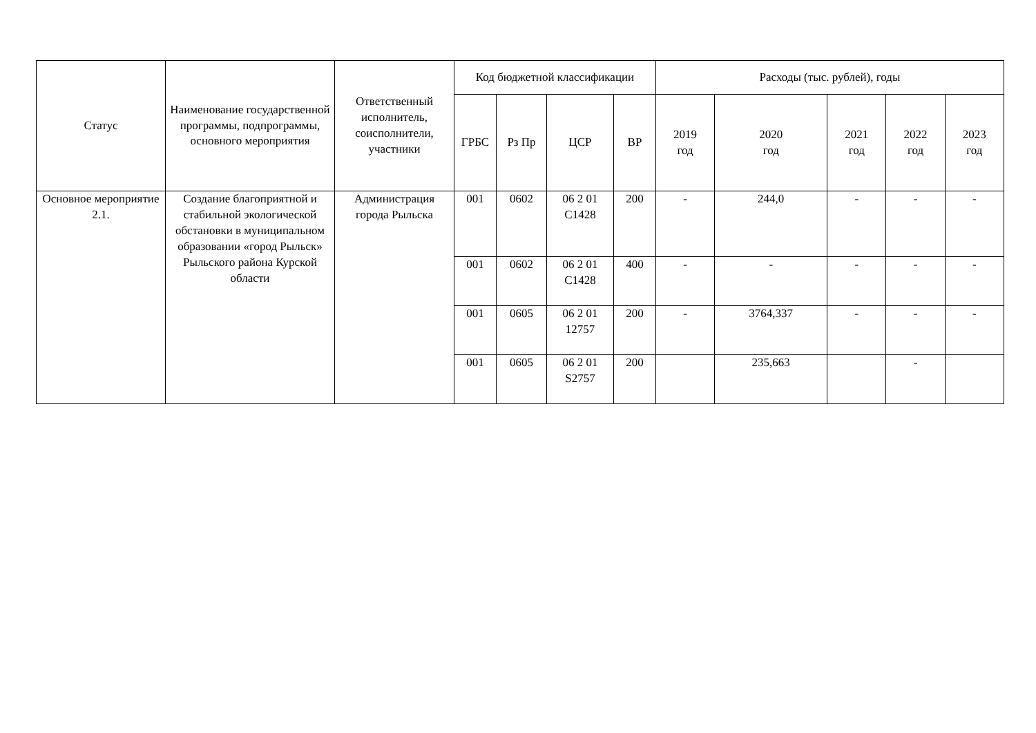| Статус | Наименование государственной программы, подпрограммы, основного мероприятия | Ответственный исполнитель, соисполнители, участники | Код бюджетной классификации | | | | Расходы (тыс. рублей), годы | | | | |
| --- | --- | --- | --- | --- | --- | --- | --- | --- | --- | --- | --- |
| | | | ГРБС | Рз Пр | ЦСР | ВР | 2019 год | 2020 год | 2021 год | 2022 год | 2023 год |
| Основное мероприятие 2.1. | Создание благоприятной и стабильной экологической обстановки в муниципальном образовании «город Рыльск» Рыльского района Курской области | Администрация города Рыльска | 001 | 0602 | 06 2 01 С1428 | 200 | - | 244,0 | - | - | - |
| | | | 001 | 0602 | 06 2 01 С1428 | 400 | - | - | - | - | - |
| | | | 001 | 0605 | 06 2 01 12757 | 200 | - | 3764,337 | - | - | - |
| | | | 001 | 0605 | 06 2 01 S2757 | 200 | | 235,663 | | - | |